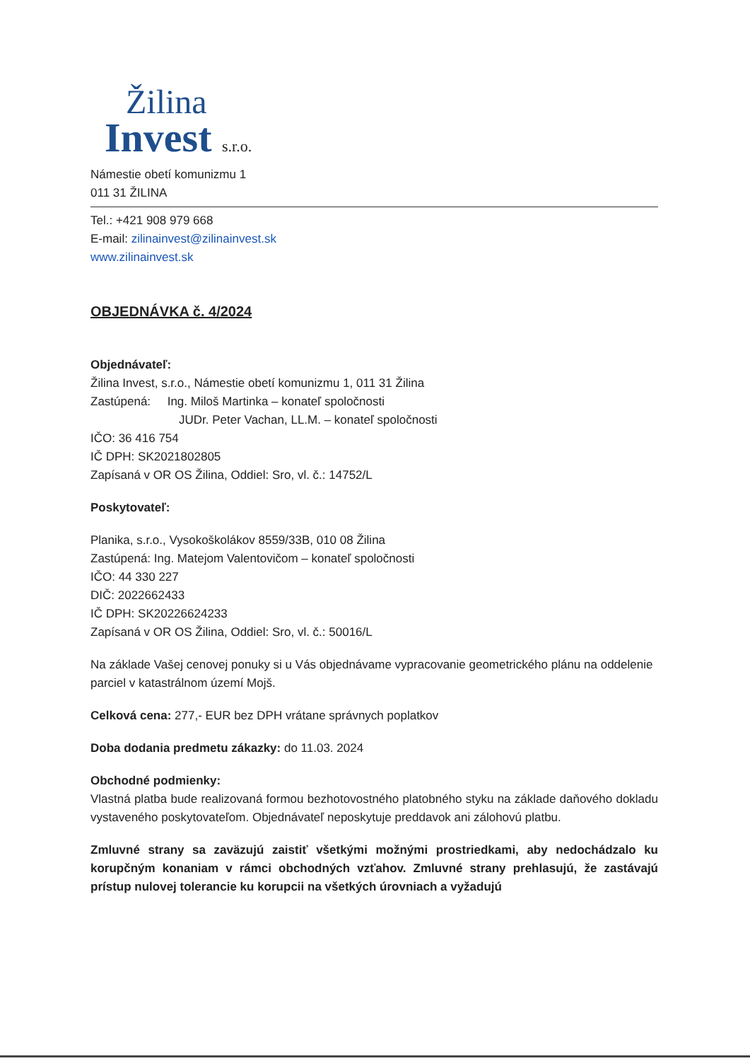Žilina
Invest s.r.o.
Námestie obetí komunizmu 1
011 31 ŽILINA
Tel.: +421 908 979 668
E-mail: zilinainvest@zilinainvest.sk
www.zilinainvest.sk
OBJEDNÁVKA č. 4/2024
Objednávateľ:
Žilina Invest, s.r.o., Námestie obetí komunizmu 1, 011 31 Žilina
Zastúpená: Ing. Miloš Martinka – konateľ spoločnosti
JUDr. Peter Vachan, LL.M. – konateľ spoločnosti
IČO: 36 416 754
IČ DPH: SK2021802805
Zapísaná v OR OS Žilina, Oddiel: Sro, vl. č.: 14752/L
Poskytovateľ:
Planika, s.r.o., Vysokoškolákov 8559/33B, 010 08 Žilina
Zastúpená: Ing. Matejom Valentovičom – konateľ spoločnosti
IČO: 44 330 227
DIČ: 2022662433
IČ DPH: SK20226624233
Zapísaná v OR OS Žilina, Oddiel: Sro, vl. č.: 50016/L
Na základe Vašej cenovej ponuky si u Vás objednávame vypracovanie geometrického plánu na oddelenie parciel v katastrálnom území Mojš.
Celková cena: 277,- EUR bez DPH vrátane správnych poplatkov
Doba dodania predmetu zákazky: do 11.03. 2024
Obchodné podmienky:
Vlastná platba bude realizovaná formou bezhotovostného platobného styku na základe daňového dokladu vystaveného poskytovateľom. Objednávateľ neposkytuje preddavok ani zálohovú platbu.
Zmluvné strany sa zaväzujú zaistiť všetkými možnými prostriedkami, aby nedochádzalo ku korupčným konaniam v rámci obchodných vzťahov. Zmluvné strany prehlasujú, že zastávajú prístup nulovej tolerancie ku korupcii na všetkých úrovniach a vyžadujú